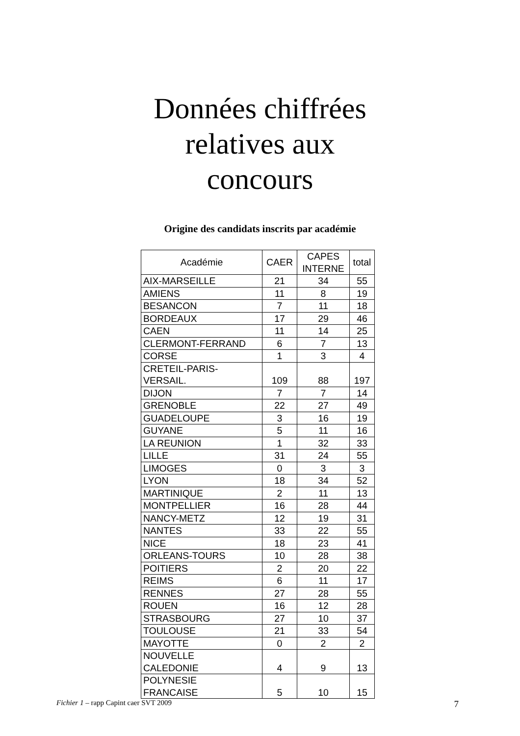Données chiffrées
relatives aux
concours
Origine des candidats inscrits par académie
| Académie | CAER | CAPES INTERNE | total |
| --- | --- | --- | --- |
| AIX-MARSEILLE | 21 | 34 | 55 |
| AMIENS | 11 | 8 | 19 |
| BESANCON | 7 | 11 | 18 |
| BORDEAUX | 17 | 29 | 46 |
| CAEN | 11 | 14 | 25 |
| CLERMONT-FERRAND | 6 | 7 | 13 |
| CORSE | 1 | 3 | 4 |
| CRETEIL-PARIS- VERSAIL. | 109 | 88 | 197 |
| DIJON | 7 | 7 | 14 |
| GRENOBLE | 22 | 27 | 49 |
| GUADELOUPE | 3 | 16 | 19 |
| GUYANE | 5 | 11 | 16 |
| LA REUNION | 1 | 32 | 33 |
| LILLE | 31 | 24 | 55 |
| LIMOGES | 0 | 3 | 3 |
| LYON | 18 | 34 | 52 |
| MARTINIQUE | 2 | 11 | 13 |
| MONTPELLIER | 16 | 28 | 44 |
| NANCY-METZ | 12 | 19 | 31 |
| NANTES | 33 | 22 | 55 |
| NICE | 18 | 23 | 41 |
| ORLEANS-TOURS | 10 | 28 | 38 |
| POITIERS | 2 | 20 | 22 |
| REIMS | 6 | 11 | 17 |
| RENNES | 27 | 28 | 55 |
| ROUEN | 16 | 12 | 28 |
| STRASBOURG | 27 | 10 | 37 |
| TOULOUSE | 21 | 33 | 54 |
| MAYOTTE | 0 | 2 | 2 |
| NOUVELLE CALEDONIE | 4 | 9 | 13 |
| POLYNESIE FRANCAISE | 5 | 10 | 15 |
Fichier 1 – rapp Capint caer SVT 2009 7